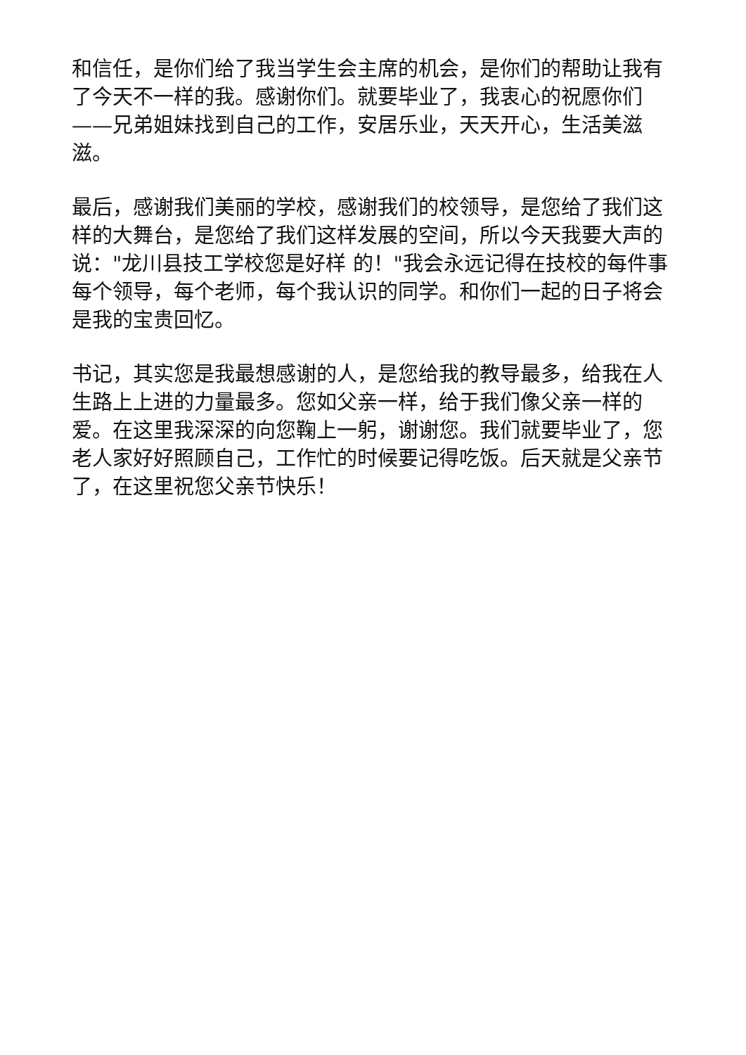和信任，是你们给了我当学生会主席的机会，是你们的帮助让我有了今天不一样的我。感谢你们。就要毕业了，我衷心的祝愿你们——兄弟姐妹找到自己的工作，安居乐业，天天开心，生活美滋滋。
最后，感谢我们美丽的学校，感谢我们的校领导，是您给了我们这样的大舞台，是您给了我们这样发展的空间，所以今天我要大声的说："龙川县技工学校您是好样 的！"我会永远记得在技校的每件事每个领导，每个老师，每个我认识的同学。和你们一起的日子将会是我的宝贵回忆。
书记，其实您是我最想感谢的人，是您给我的教导最多，给我在人生路上上进的力量最多。您如父亲一样，给于我们像父亲一样的爱。在这里我深深的向您鞠上一躬，谢谢您。我们就要毕业了，您老人家好好照顾自己，工作忙的时候要记得吃饭。后天就是父亲节了，在这里祝您父亲节快乐！